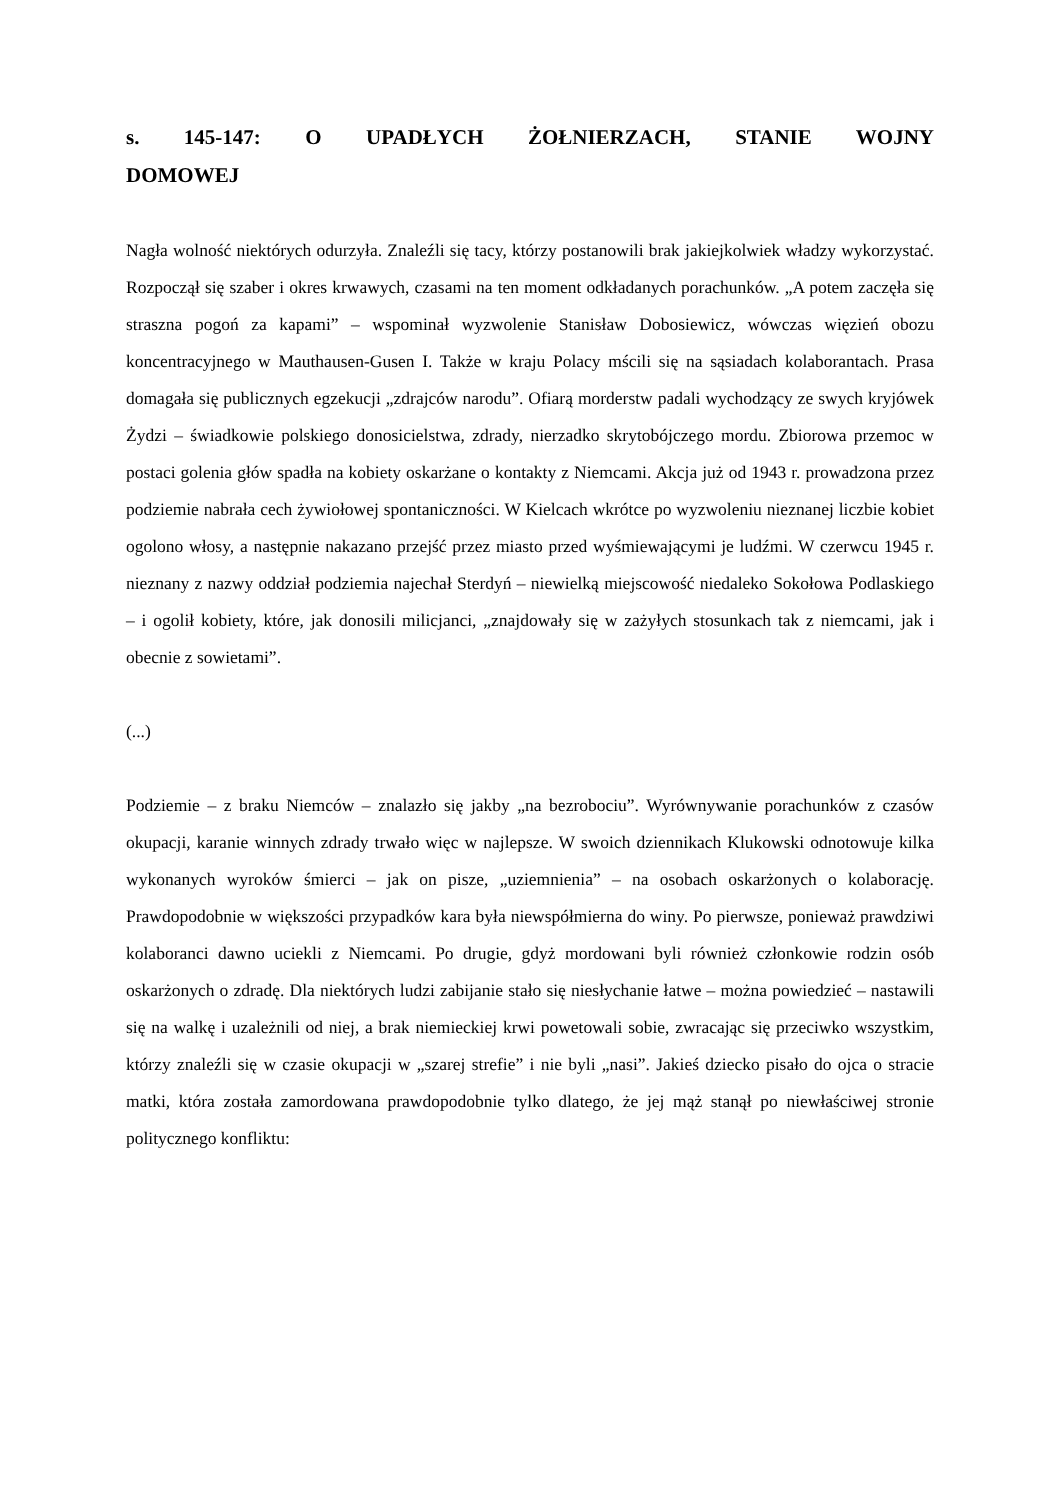s. 145-147: O UPADŁYCH ŻOŁNIERZACH, STANIE WOJNY DOMOWEJ
Nagła wolność niektórych odurzyła. Znaleźli się tacy, którzy postanowili brak jakiejkolwiek władzy wykorzystać. Rozpoczął się szaber i okres krwawych, czasami na ten moment odkładanych porachunków. „A potem zaczęła się straszna pogoń za kapami” – wspominał wyzwolenie Stanisław Dobosiewicz, wówczas więzień obozu koncentracyjnego w Mauthausen-Gusen I. Także w kraju Polacy mścili się na sąsiadach kolaborantach. Prasa domagała się publicznych egzekucji „zdrajców narodu”. Ofiarą morderstw padali wychodzący ze swych kryjówek Żydzi – świadkowie polskiego donosicielstwa, zdrady, nierzadko skrytobójczego mordu. Zbiorowa przemoc w postaci golenia głów spadła na kobiety oskarżane o kontakty z Niemcami. Akcja już od 1943 r. prowadzona przez podziemie nabrała cech żywiołowej spontaniczności. W Kielcach wkrótce po wyzwoleniu nieznanej liczbie kobiet ogolono włosy, a następnie nakazano przejść przez miasto przed wyśmiewającymi je ludźmi. W czerwcu 1945 r. nieznany z nazwy oddział podziemia najechał Sterdyń – niewielką miejscowość niedaleko Sokołowa Podlaskiego – i ogolił kobiety, które, jak donosili milicjanci, „znajdowały się w zażyłych stosunkach tak z niemcami, jak i obecnie z sowietami”.
(...)
Podziemie – z braku Niemców – znalazło się jakby „na bezrobociu”. Wyrównywanie porachunków z czasów okupacji, karanie winnych zdrady trwało więc w najlepsze. W swoich dziennikach Klukowski odnotowuje kilka wykonanych wyroków śmierci – jak on pisze, „uziemnienia” – na osobach oskarżonych o kolaborację. Prawdopodobnie w większości przypadków kara była niewspółmierna do winy. Po pierwsze, ponieważ prawdziwi kolaboranci dawno uciekli z Niemcami. Po drugie, gdyż mordowani byli również członkowie rodzin osób oskarżonych o zdradę. Dla niektórych ludzi zabijanie stało się niesłychanie łatwe – można powiedzieć – nastawili się na walkę i uzależnili od niej, a brak niemieckiej krwi powetowali sobie, zwracając się przeciwko wszystkim, którzy znaleźli się w czasie okupacji w „szarej strefie” i nie byli „nasi”. Jakieś dziecko pisało do ojca o stracie matki, która została zamordowana prawdopodobnie tylko dlatego, że jej mąż stanął po niewłaściwej stronie politycznego konfliktu: